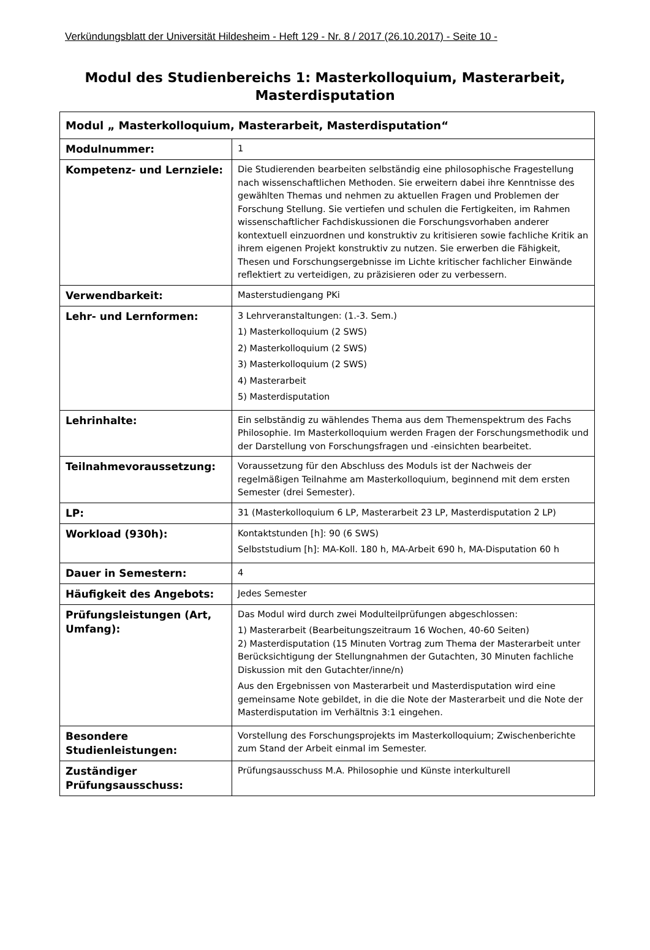Verkündungsblatt der Universität Hildesheim - Heft 129 - Nr. 8 / 2017 (26.10.2017) - Seite 10 -
Modul des Studienbereichs 1: Masterkolloquium, Masterarbeit, Masterdisputation
| Modul „ Masterkolloquium, Masterarbeit, Masterdisputation“ | |
| --- | --- |
| Modulnummer: | 1 |
| Kompetenz- und Lernziele: | Die Studierenden bearbeiten selbständig eine philosophische Fragestellung nach wissenschaftlichen Methoden. Sie erweitern dabei ihre Kenntnisse des gewählten Themas und nehmen zu aktuellen Fragen und Problemen der Forschung Stellung. Sie vertiefen und schulen die Fertigkeiten, im Rahmen wissenschaftlicher Fachdiskussionen die Forschungsvorhaben anderer kontextuell einzuordnen und konstruktiv zu kritisieren sowie fachliche Kritik an ihrem eigenen Projekt konstruktiv zu nutzen. Sie erwerben die Fähigkeit, Thesen und Forschungsergebnisse im Lichte kritischer fachlicher Einwände reflektiert zu verteidigen, zu präzisieren oder zu verbessern. |
| Verwendbarkeit: | Masterstudiengang PKi |
| Lehr- und Lernformen: | 3 Lehrveranstaltungen: (1.-3. Sem.) 1) Masterkolloquium (2 SWS) 2) Masterkolloquium (2 SWS) 3) Masterkolloquium (2 SWS) 4) Masterarbeit 5) Masterdisputation |
| Lehrinhalte: | Ein selbständig zu wählendes Thema aus dem Themenspektrum des Fachs Philosophie. Im Masterkolloquium werden Fragen der Forschungsmethodik und der Darstellung von Forschungsfragen und -einsichten bearbeitet. |
| Teilnahmevoraussetzung: | Voraussetzung für den Abschluss des Moduls ist der Nachweis der regelmäßigen Teilnahme am Masterkolloquium, beginnend mit dem ersten Semester (drei Semester). |
| LP: | 31 (Masterkolloquium 6 LP, Masterarbeit 23 LP, Masterdisputation 2 LP) |
| Workload (930h): | Kontaktstunden [h]: 90 (6 SWS) Selbststudium [h]: MA-Koll. 180 h, MA-Arbeit 690 h, MA-Disputation 60 h |
| Dauer in Semestern: | 4 |
| Häufigkeit des Angebots: | Jedes Semester |
| Prüfungsleistungen (Art, Umfang): | Das Modul wird durch zwei Modulteilprüfungen abgeschlossen: 1) Masterarbeit (Bearbeitungszeitraum 16 Wochen, 40-60 Seiten) 2) Masterdisputation (15 Minuten Vortrag zum Thema der Masterarbeit unter Berücksichtigung der Stellungnahmen der Gutachten, 30 Minuten fachliche Diskussion mit den Gutachter/inne/n) Aus den Ergebnissen von Masterarbeit und Masterdisputation wird eine gemeinsame Note gebildet, in die die Note der Masterarbeit und die Note der Masterdisputation im Verhältnis 3:1 eingehen. |
| Besondere Studienleistungen: | Vorstellung des Forschungsprojekts im Masterkolloquium; Zwischenberichte zum Stand der Arbeit einmal im Semester. |
| Zuständiger Prüfungsausschuss: | Prüfungsausschuss M.A. Philosophie und Künste interkulturell |